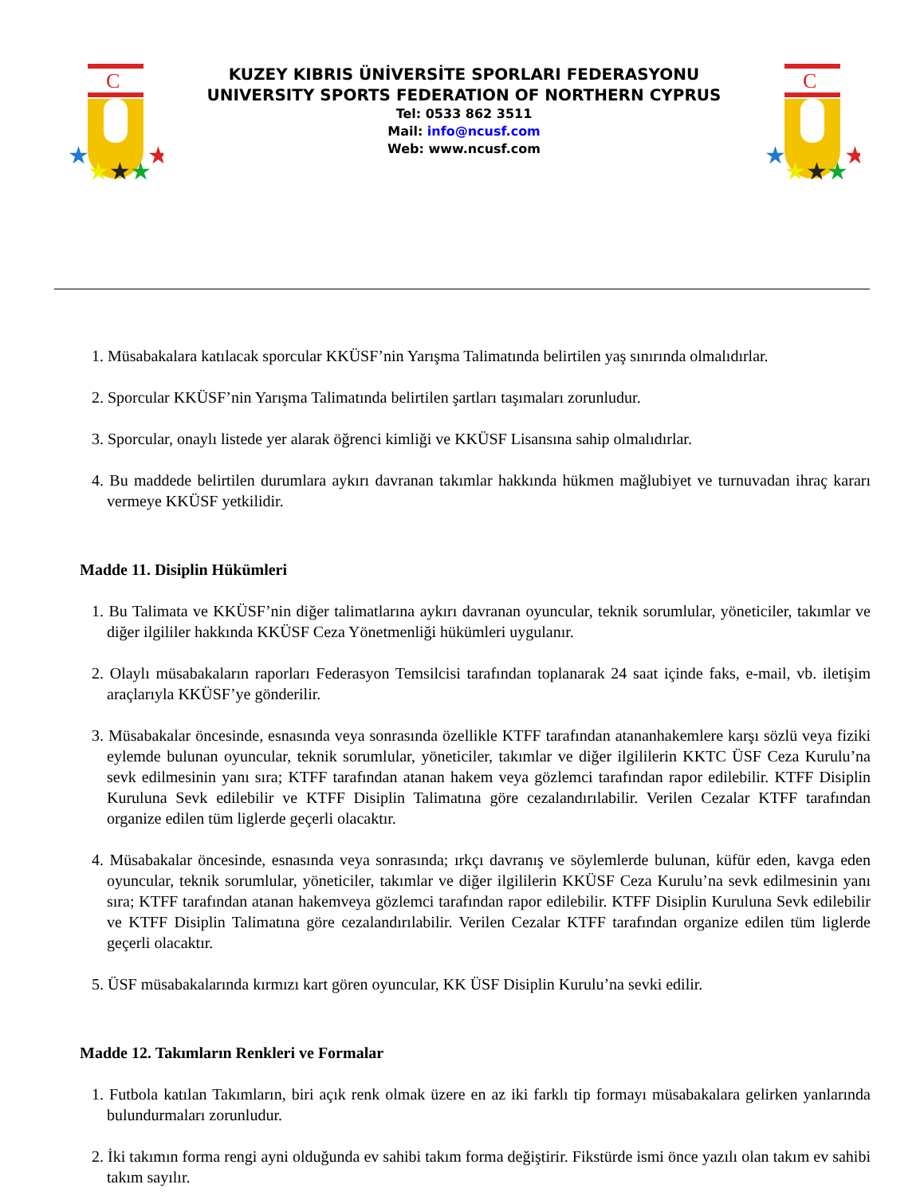C
★
★
★
★
★
KUZEY KIBRIS ÜNİVERSİTE SPORLARI FEDERASYONU
UNIVERSITY SPORTS FEDERATION OF NORTHERN CYPRUS
Tel: 0533 862 3511
Mail: info@ncusf.com
Web: www.ncusf.com
C
★
★
★
★
★
1. Müsabakalara katılacak sporcular KKÜSF’nin Yarışma Talimatında belirtilen yaş sınırında olmalıdırlar.
2. Sporcular KKÜSF’nin Yarışma Talimatında belirtilen şartları taşımaları zorunludur.
3. Sporcular, onaylı listede yer alarak öğrenci kimliği ve KKÜSF Lisansına sahip olmalıdırlar.
4. Bu maddede belirtilen durumlara aykırı davranan takımlar hakkında hükmen mağlubiyet ve turnuvadan ihraç kararı vermeye KKÜSF yetkilidir.
Madde 11. Disiplin Hükümleri
1. Bu Talimata ve KKÜSF’nin diğer talimatlarına aykırı davranan oyuncular, teknik sorumlular, yöneticiler, takımlar ve diğer ilgililer hakkında KKÜSF Ceza Yönetmenliği hükümleri uygulanır.
2. Olaylı müsabakaların raporları Federasyon Temsilcisi tarafından toplanarak 24 saat içinde faks, e-mail, vb. iletişim araçlarıyla KKÜSF’ye gönderilir.
3. Müsabakalar öncesinde, esnasında veya sonrasında özellikle KTFF tarafından atananhakemlere karşı sözlü veya fiziki eylemde bulunan oyuncular, teknik sorumlular, yöneticiler, takımlar ve diğer ilgililerin KKTC ÜSF Ceza Kurulu’na sevk edilmesinin yanı sıra; KTFF tarafından atanan hakem veya gözlemci tarafından rapor edilebilir. KTFF Disiplin Kuruluna Sevk edilebilir ve KTFF Disiplin Talimatına göre cezalandırılabilir. Verilen Cezalar KTFF tarafından organize edilen tüm liglerde geçerli olacaktır.
4. Müsabakalar öncesinde, esnasında veya sonrasında; ırkçı davranış ve söylemlerde bulunan, küfür eden, kavga eden oyuncular, teknik sorumlular, yöneticiler, takımlar ve diğer ilgililerin KKÜSF Ceza Kurulu’na sevk edilmesinin yanı sıra; KTFF tarafından atanan hakemveya gözlemci tarafından rapor edilebilir. KTFF Disiplin Kuruluna Sevk edilebilir ve KTFF Disiplin Talimatına göre cezalandırılabilir. Verilen Cezalar KTFF tarafından organize edilen tüm liglerde geçerli olacaktır.
5. ÜSF müsabakalarında kırmızı kart gören oyuncular, KK ÜSF Disiplin Kurulu’na sevki edilir.
Madde 12. Takımların Renkleri ve Formalar
1. Futbola katılan Takımların, biri açık renk olmak üzere en az iki farklı tip formayı müsabakalara gelirken yanlarında bulundurmaları zorunludur.
2. İki takımın forma rengi ayni olduğunda ev sahibi takım forma değiştirir. Fikstürde ismi önce yazılı olan takım ev sahibi takım sayılır.